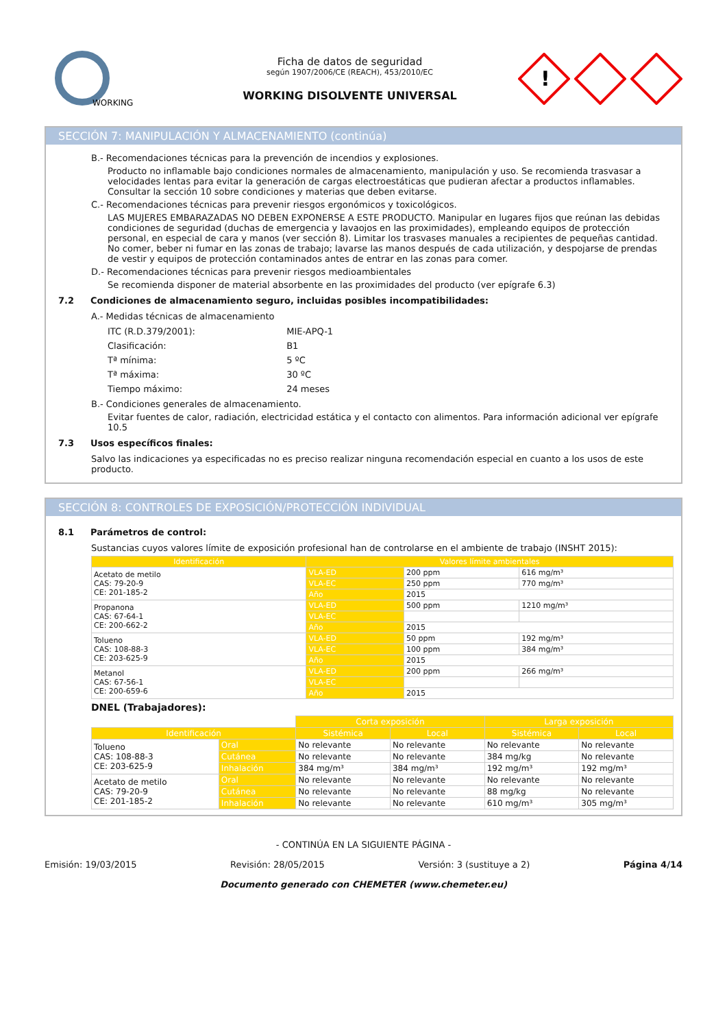WORKING
Ficha de datos de seguridad
según 1907/2006/CE (REACH), 453/2010/EC
WORKING DISOLVENTE UNIVERSAL
!
SECCIÓN 7: MANIPULACIÓN Y ALMACENAMIENTO (continúa)
B.- Recomendaciones técnicas para la prevención de incendios y explosiones.
Producto no inflamable bajo condiciones normales de almacenamiento, manipulación y uso. Se recomienda trasvasar a velocidades lentas para evitar la generación de cargas electroestáticas que pudieran afectar a productos inflamables. Consultar la sección 10 sobre condiciones y materias que deben evitarse.
C.- Recomendaciones técnicas para prevenir riesgos ergonómicos y toxicológicos.
LAS MUJERES EMBARAZADAS NO DEBEN EXPONERSE A ESTE PRODUCTO. Manipular en lugares fijos que reúnan las debidas condiciones de seguridad (duchas de emergencia y lavaojos en las proximidades), empleando equipos de protección personal, en especial de cara y manos (ver sección 8). Limitar los trasvases manuales a recipientes de pequeñas cantidad. No comer, beber ni fumar en las zonas de trabajo; lavarse las manos después de cada utilización, y despojarse de prendas de vestir y equipos de protección contaminados antes de entrar en las zonas para comer.
D.- Recomendaciones técnicas para prevenir riesgos medioambientales
Se recomienda disponer de material absorbente en las proximidades del producto (ver epígrafe 6.3)
7.2 Condiciones de almacenamiento seguro, incluidas posibles incompatibilidades:
A.- Medidas técnicas de almacenamiento
| ITC (R.D.379/2001): | MIE-APQ-1 |
| Clasificación: | B1 |
| Tª mínima: | 5 ºC |
| Tª máxima: | 30 ºC |
| Tiempo máximo: | 24 meses |
B.- Condiciones generales de almacenamiento.
Evitar fuentes de calor, radiación, electricidad estática y el contacto con alimentos. Para información adicional ver epígrafe 10.5
7.3 Usos específicos finales:
Salvo las indicaciones ya especificadas no es preciso realizar ninguna recomendación especial en cuanto a los usos de este producto.
SECCIÓN 8: CONTROLES DE EXPOSICIÓN/PROTECCIÓN INDIVIDUAL
8.1 Parámetros de control:
Sustancias cuyos valores límite de exposición profesional han de controlarse en el ambiente de trabajo (INSHT 2015):
| Identificación | Valores límite ambientales | | |
| --- | --- | --- | --- |
| Acetato de metilo CAS: 79-20-9 CE: 201-185-2 | VLA-ED | 200 ppm | 616 mg/m³ |
| | VLA-EC | 250 ppm | 770 mg/m³ |
| | Año | 2015 | |
| Propanona CAS: 67-64-1 CE: 200-662-2 | VLA-ED | 500 ppm | 1210 mg/m³ |
| | VLA-EC | | |
| | Año | 2015 | |
| Tolueno CAS: 108-88-3 CE: 203-625-9 | VLA-ED | 50 ppm | 192 mg/m³ |
| | VLA-EC | 100 ppm | 384 mg/m³ |
| | Año | 2015 | |
| Metanol CAS: 67-56-1 CE: 200-659-6 | VLA-ED | 200 ppm | 266 mg/m³ |
| | VLA-EC | | |
| | Año | 2015 | |
DNEL (Trabajadores):
| | | Corta exposición | | Larga exposición | |
| Identificación | | Sistémica | Local | Sistémica | Local |
| Tolueno CAS: 108-88-3 CE: 203-625-9 | Oral | No relevante | No relevante | No relevante | No relevante |
| | Cutánea | No relevante | No relevante | 384 mg/kg | No relevante |
| | Inhalación | 384 mg/m³ | 384 mg/m³ | 192 mg/m³ | 192 mg/m³ |
| Acetato de metilo CAS: 79-20-9 CE: 201-185-2 | Oral | No relevante | No relevante | No relevante | No relevante |
| | Cutánea | No relevante | No relevante | 88 mg/kg | No relevante |
| | Inhalación | No relevante | No relevante | 610 mg/m³ | 305 mg/m³ |
- CONTINÚA EN LA SIGUIENTE PÁGINA -
Emisión: 19/03/2015 Revisión: 28/05/2015 Versión: 3 (sustituye a 2) Página 4/14
Documento generado con CHEMETER (www.chemeter.eu)